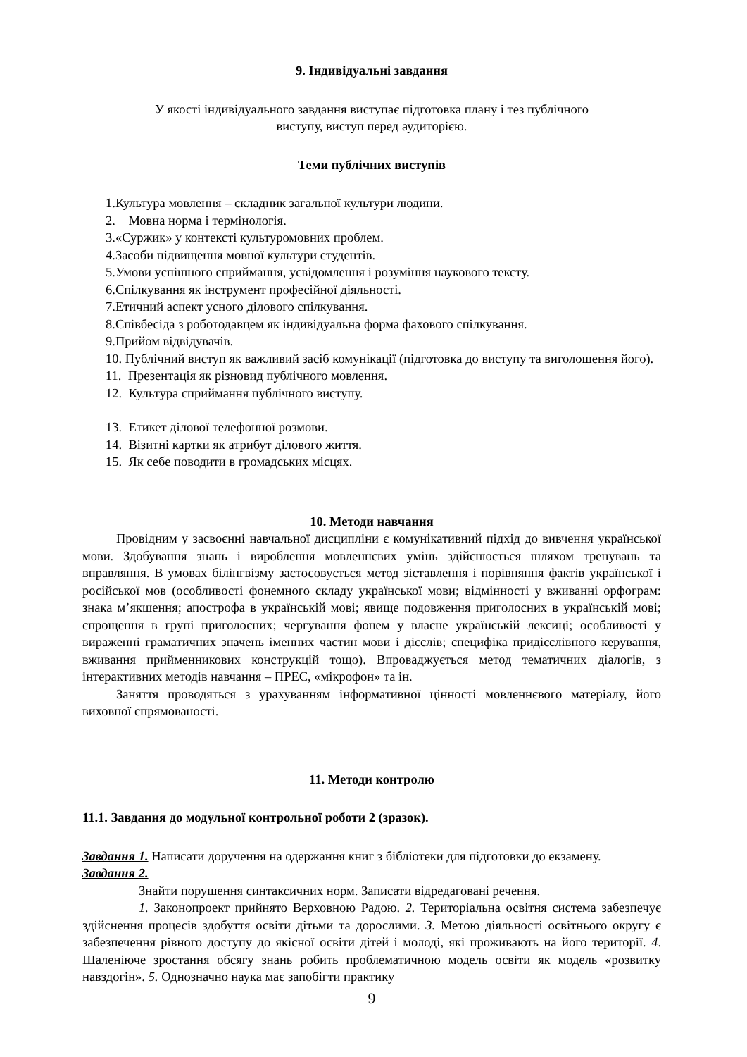9. Індивідуальні завдання
У якості індивідуального завдання виступає підготовка плану і тез публічного
виступу, виступ перед аудиторією.
Теми публічних виступів
1.Культура мовлення – складник загальної культури людини.
2. Мовна норма і термінологія.
3.«Суржик» у контексті культуромовних проблем.
4.Засоби підвищення мовної культури студентів.
5.Умови успішного сприймання, усвідомлення і розуміння наукового тексту.
6.Спілкування як інструмент професійної діяльності.
7.Етичний аспект усного ділового спілкування.
8.Співбесіда з роботодавцем як індивідуальна форма фахового спілкування.
9.Прийом відвідувачів.
10. Публічний виступ як важливий засіб комунікації (підготовка до виступу та виголошення його).
11. Презентація як різновид публічного мовлення.
12. Культура сприймання публічного виступу.
13. Етикет ділової телефонної розмови.
14. Візитні картки як атрибут ділового життя.
15. Як себе поводити в громадських місцях.
10. Методи навчання
Провідним у засвоєнні навчальної дисципліни є комунікативний підхід до вивчення української мови. Здобування знань і вироблення мовленнєвих умінь здійснюється шляхом тренувань та вправляння. В умовах білінгвізму застосовується метод зіставлення і порівняння фактів української і російської мов (особливості фонемного складу української мови; відмінності у вживанні орфограм: знака м’якшення; апострофа в українській мові; явище подовження приголосних в українській мові; спрощення в групі приголосних; чергування фонем у власне українській лексиці; особливості у вираженні граматичних значень іменних частин мови і дієслів; специфіка придієслівного керування, вживання прийменникових конструкцій тощо). Впроваджується метод тематичних діалогів, з інтерактивних методів навчання – ПРЕС, «мікрофон» та ін.
Заняття проводяться з урахуванням інформативної цінності мовленнєвого матеріалу, його виховної спрямованості.
11. Методи контролю
11.1. Завдання до модульної контрольної роботи 2 (зразок).
Завдання 1. Написати доручення на одержання книг з бібліотеки для підготовки до екзамену.
Завдання 2.
Знайти порушення синтаксичних норм. Записати відредаговані речення.
1. Законопроект прийнято Верховною Радою. 2. Територіальна освітня система забезпечує здійснення процесів здобуття освіти дітьми та дорослими. 3. Метою діяльності освітнього округу є забезпечення рівного доступу до якісної освіти дітей і молоді, які проживають на його території. 4. Шаленіюче зростання обсягу знань робить проблематичною модель освіти як модель «розвитку навздогін». 5. Однозначно наука має запобігти практику
9